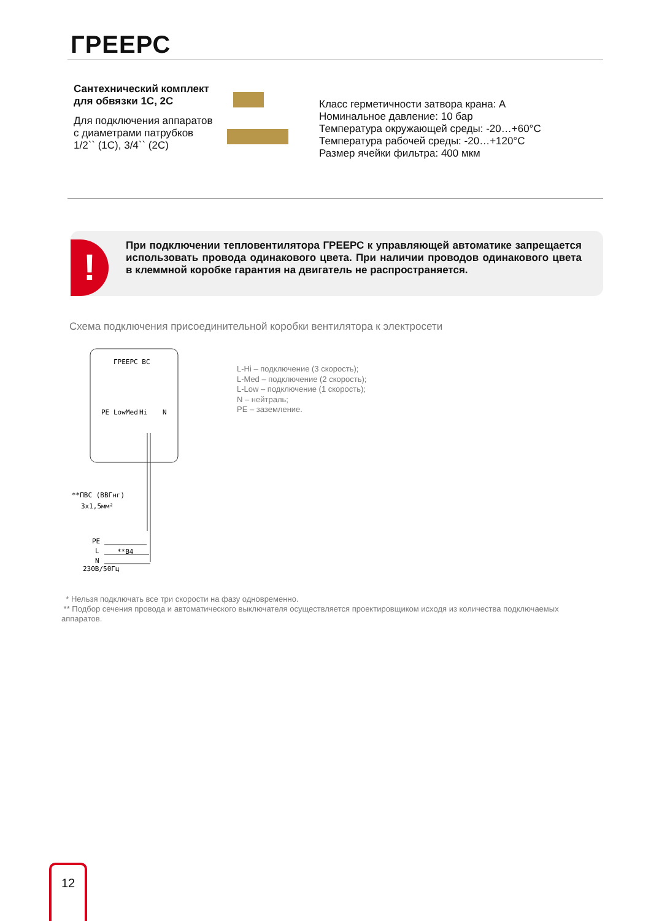ГРЕЕРС
Сантехнический комплект для обвязки 1С, 2С
Для подключения аппаратов с диаметрами патрубков 1/2`` (1С), 3/4`` (2С)
Класс герметичности затвора крана: А
Номинальное давление: 10 бар
Температура окружающей среды: -20…+60°С
Температура рабочей среды: -20…+120°С
Размер ячейки фильтра: 400 мкм
!
При подключении тепловентилятора ГРЕЕРС к управляющей автоматике запрещается использовать провода одинакового цвета. При наличии проводов одинакового цвета в клеммной коробке гарантия на двигатель не распространяется.
Схема подключения присоединительной коробки вентилятора к электросети
ГРЕЕРС ВС
PE
Low
Med
Hi
N
**ПВС (ВВГнг)
3x1,5мм²
PE
L
N
**В4
230В/50Гц
L-Hi – подключение (3 скорость);
L-Med – подключение (2 скорость);
L-Low – подключение (1 скорость);
N – нейтраль;
PE – заземление.
* Нельзя подключать все три скорости на фазу одновременно.
** Подбор сечения провода и автоматического выключателя осуществляется проектировщиком исходя из количества подключаемых аппаратов.
12